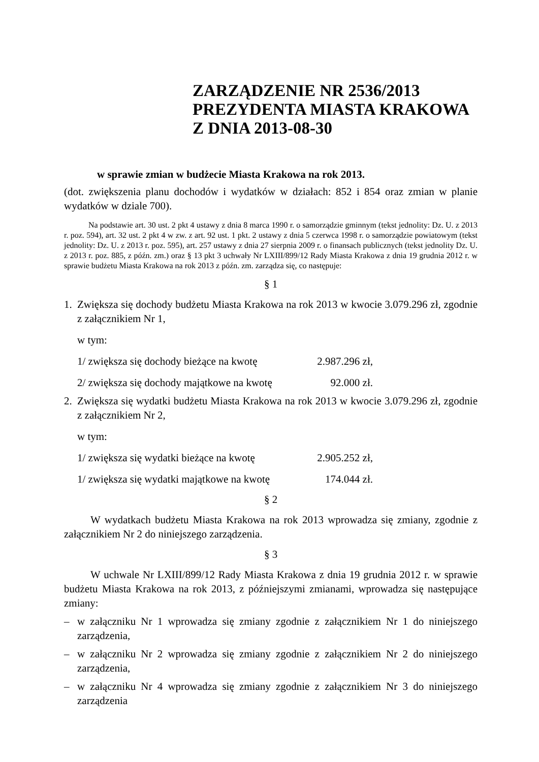ZARZĄDZENIE NR 2536/2013
PREZYDENTA MIASTA KRAKOWA
Z DNIA 2013-08-30
w sprawie zmian w budżecie Miasta Krakowa na rok 2013.
(dot. zwiększenia planu dochodów i wydatków w działach: 852 i 854 oraz zmian w planie wydatków w dziale 700).
Na podstawie art. 30 ust. 2 pkt 4 ustawy z dnia 8 marca 1990 r. o samorządzie gminnym (tekst jednolity: Dz. U. z 2013 r. poz. 594), art. 32 ust. 2 pkt 4 w zw. z art. 92 ust. 1 pkt. 2 ustawy z dnia 5 czerwca 1998 r. o samorządzie powiatowym (tekst jednolity: Dz. U. z 2013 r. poz. 595), art. 257 ustawy z dnia 27 sierpnia 2009 r. o finansach publicznych (tekst jednolity Dz. U. z 2013 r. poz. 885, z późn. zm.) oraz § 13 pkt 3 uchwały Nr LXIII/899/12 Rady Miasta Krakowa z dnia 19 grudnia 2012 r. w sprawie budżetu Miasta Krakowa na rok 2013 z późn. zm. zarządza się, co następuje:
§ 1
1. Zwiększa się dochody budżetu Miasta Krakowa na rok 2013 w kwocie 3.079.296 zł, zgodnie z załącznikiem Nr 1,
w tym:
1/ zwiększa się dochody bieżące na kwotę 2.987.296 zł,
2/ zwiększa się dochody majątkowe na kwotę 92.000 zł.
2. Zwiększa się wydatki budżetu Miasta Krakowa na rok 2013 w kwocie 3.079.296 zł, zgodnie z załącznikiem Nr 2,
w tym:
1/ zwiększa się wydatki bieżące na kwotę 2.905.252 zł,
1/ zwiększa się wydatki majątkowe na kwotę 174.044 zł.
§ 2
W wydatkach budżetu Miasta Krakowa na rok 2013 wprowadza się zmiany, zgodnie z załącznikiem Nr 2 do niniejszego zarządzenia.
§ 3
W uchwale Nr LXIII/899/12 Rady Miasta Krakowa z dnia 19 grudnia 2012 r. w sprawie budżetu Miasta Krakowa na rok 2013, z późniejszymi zmianami, wprowadza się następujące zmiany:
– w załączniku Nr 1 wprowadza się zmiany zgodnie z załącznikiem Nr 1 do niniejszego zarządzenia,
– w załączniku Nr 2 wprowadza się zmiany zgodnie z załącznikiem Nr 2 do niniejszego zarządzenia,
– w załączniku Nr 4 wprowadza się zmiany zgodnie z załącznikiem Nr 3 do niniejszego zarządzenia